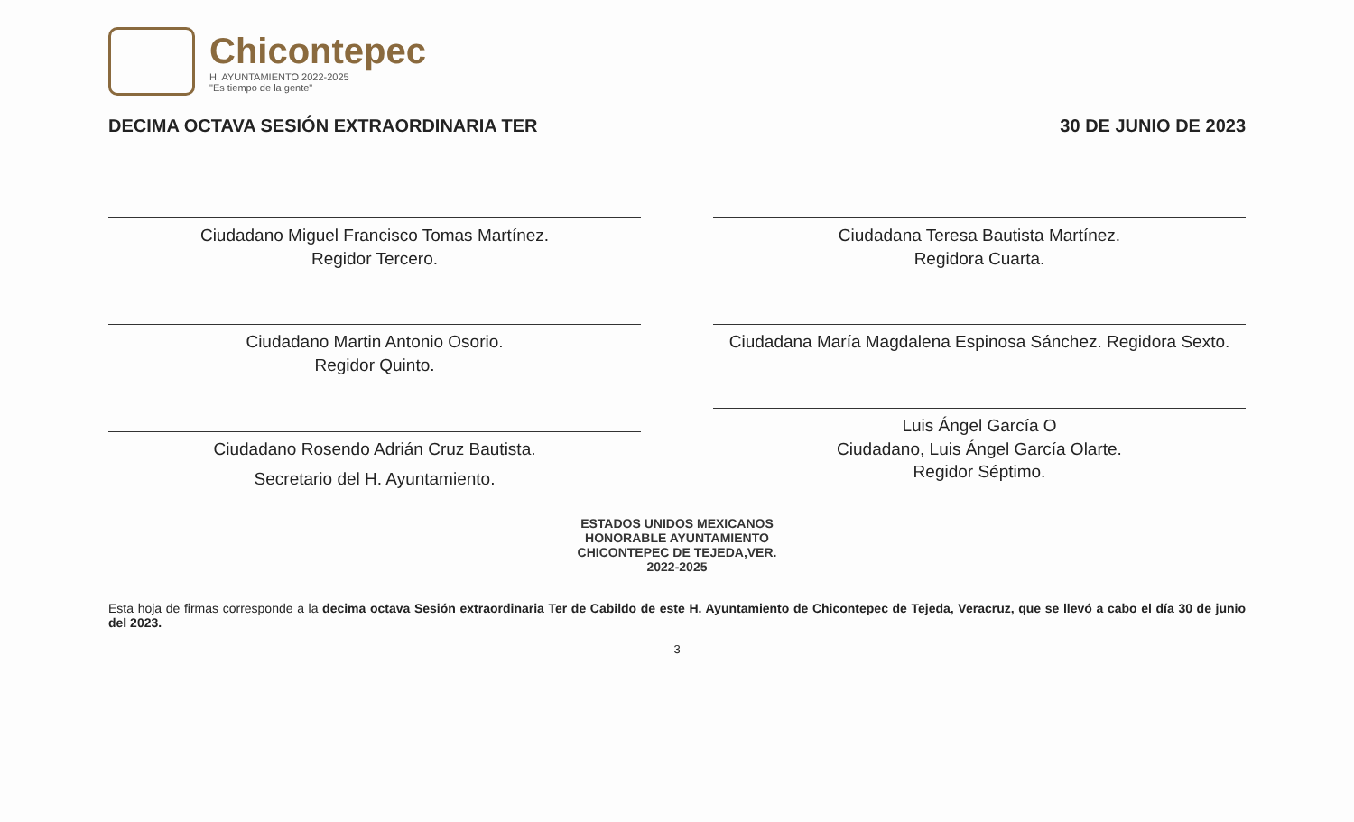Chicontepec
H. AYUNTAMIENTO 2022-2025
"Es tiempo de la gente"
DECIMA OCTAVA SESIÓN EXTRAORDINARIA TER 30 DE JUNIO DE 2023
Ciudadano Miguel Francisco Tomas Martínez.
Regidor Tercero.
Ciudadano Martin Antonio Osorio.
Regidor Quinto.
Ciudadano Rosendo Adrián Cruz Bautista.
Secretario del H. Ayuntamiento.
Ciudadana Teresa Bautista Martínez.
Regidora Cuarta.
Ciudadana María Magdalena Espinosa Sánchez. Regidora Sexto.
Luis Ángel García O
Ciudadano, Luis Ángel García Olarte.
Regidor Séptimo.
ESTADOS UNIDOS MEXICANOS
HONORABLE AYUNTAMIENTO CHICONTEPEC DE TEJEDA,VER. 2022-2025
Esta hoja de firmas corresponde a la decima octava Sesión extraordinaria Ter de Cabildo de este H. Ayuntamiento de Chicontepec de Tejeda, Veracruz, que se llevó a cabo el día 30 de junio del 2023.
3